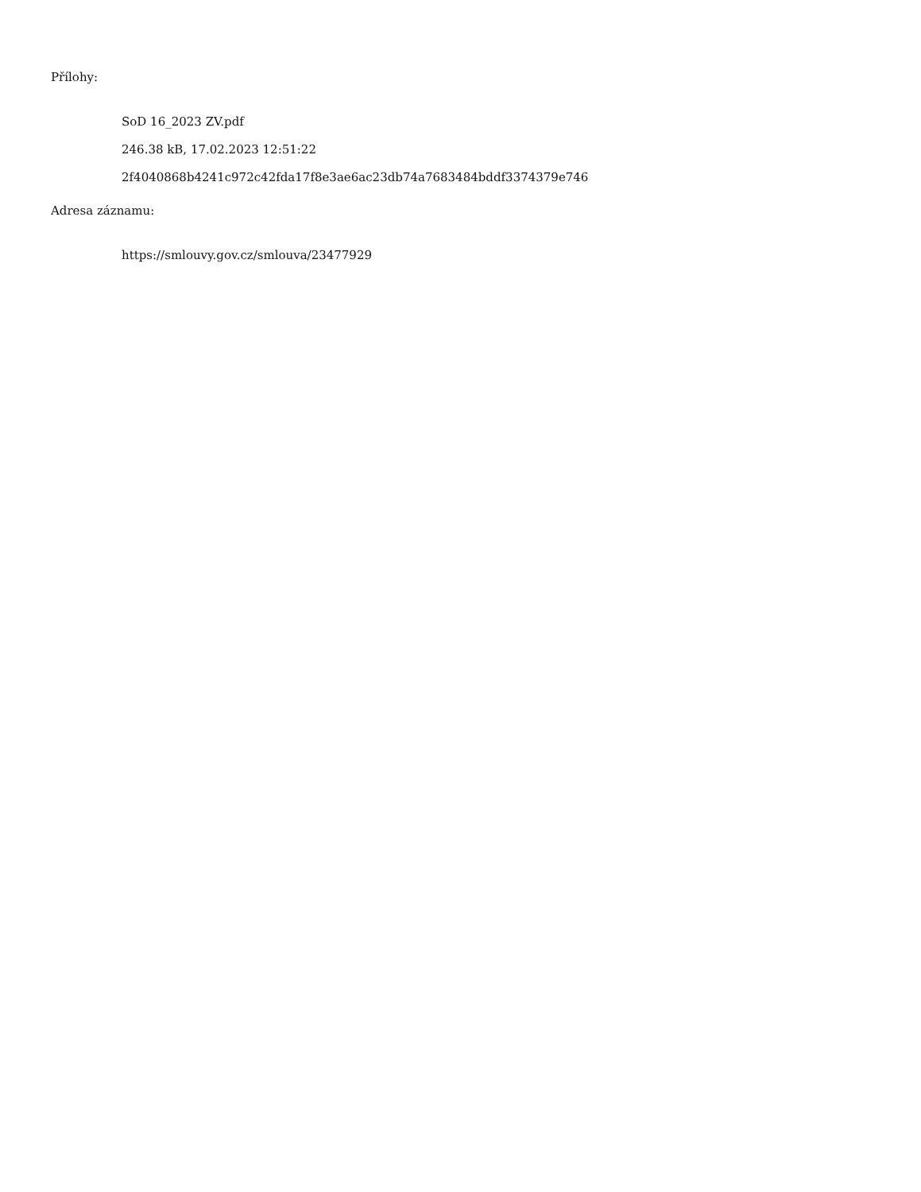Přílohy:
SoD 16_2023 ZV.pdf
246.38 kB, 17.02.2023 12:51:22
2f4040868b4241c972c42fda17f8e3ae6ac23db74a7683484bddf3374379e746
Adresa záznamu:
https://smlouvy.gov.cz/smlouva/23477929